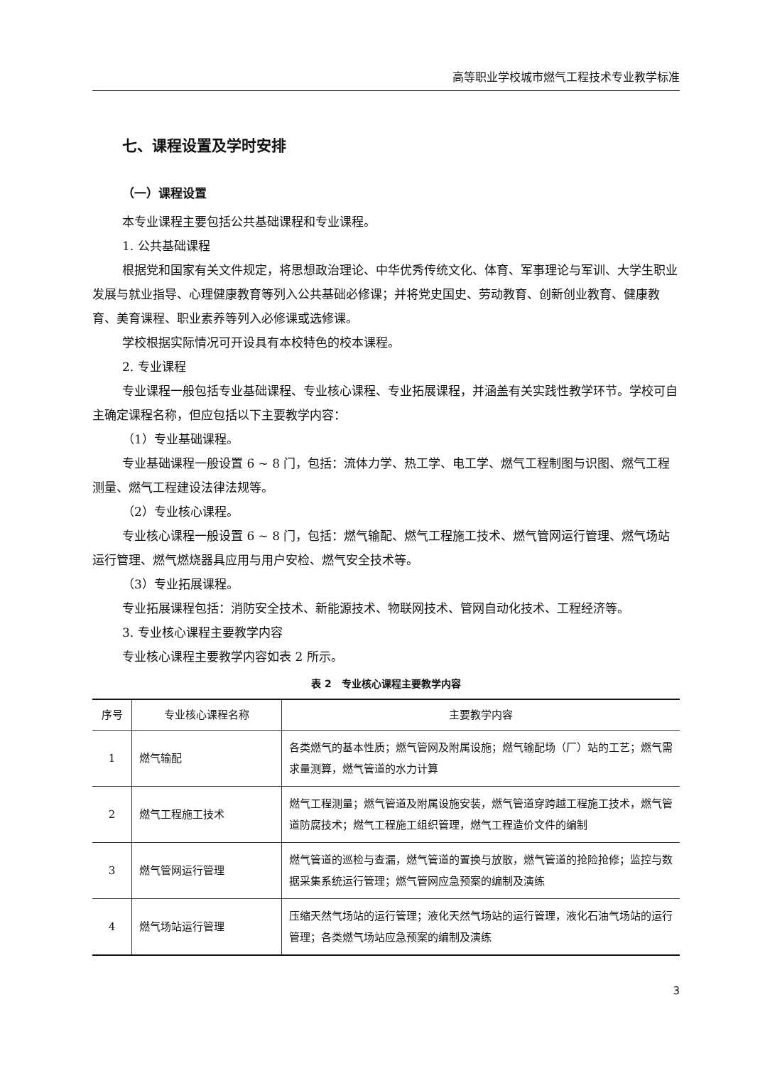高等职业学校城市燃气工程技术专业教学标准
七、课程设置及学时安排
（一）课程设置
本专业课程主要包括公共基础课程和专业课程。
1. 公共基础课程
根据党和国家有关文件规定，将思想政治理论、中华优秀传统文化、体育、军事理论与军训、大学生职业发展与就业指导、心理健康教育等列入公共基础必修课；并将党史国史、劳动教育、创新创业教育、健康教育、美育课程、职业素养等列入必修课或选修课。
学校根据实际情况可开设具有本校特色的校本课程。
2. 专业课程
专业课程一般包括专业基础课程、专业核心课程、专业拓展课程，并涵盖有关实践性教学环节。学校可自主确定课程名称，但应包括以下主要教学内容：
（1）专业基础课程。
专业基础课程一般设置 6 ~ 8 门，包括：流体力学、热工学、电工学、燃气工程制图与识图、燃气工程测量、燃气工程建设法律法规等。
（2）专业核心课程。
专业核心课程一般设置 6 ~ 8 门，包括：燃气输配、燃气工程施工技术、燃气管网运行管理、燃气场站运行管理、燃气燃烧器具应用与用户安检、燃气安全技术等。
（3）专业拓展课程。
专业拓展课程包括：消防安全技术、新能源技术、物联网技术、管网自动化技术、工程经济等。
3. 专业核心课程主要教学内容
专业核心课程主要教学内容如表 2 所示。
表 2　专业核心课程主要教学内容
| 序号 | 专业核心课程名称 | 主要教学内容 |
| --- | --- | --- |
| 1 | 燃气输配 | 各类燃气的基本性质；燃气管网及附属设施；燃气输配场（厂）站的工艺；燃气需求量测算，燃气管道的水力计算 |
| 2 | 燃气工程施工技术 | 燃气工程测量；燃气管道及附属设施安装，燃气管道穿跨越工程施工技术，燃气管道防腐技术；燃气工程施工组织管理，燃气工程造价文件的编制 |
| 3 | 燃气管网运行管理 | 燃气管道的巡检与查漏，燃气管道的置换与放散，燃气管道的抢险抢修；监控与数据采集系统运行管理；燃气管网应急预案的编制及演练 |
| 4 | 燃气场站运行管理 | 压缩天然气场站的运行管理；液化天然气场站的运行管理，液化石油气场站的运行管理；各类燃气场站应急预案的编制及演练 |
3